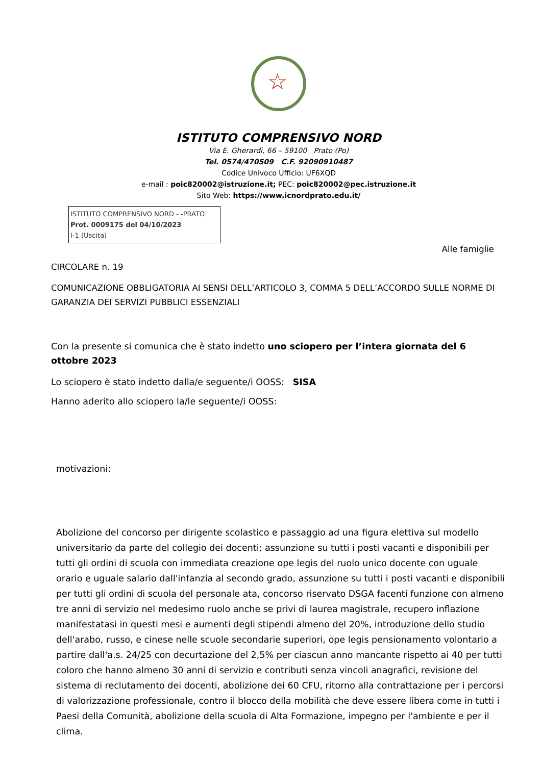☆
ISTITUTO COMPRENSIVO NORD
Via E. Gherardi, 66 – 59100 Prato (Po)
Tel. 0574/470509 C.F. 92090910487
Codice Univoco Ufficio: UF6XQD
e-mail : poic820002@istruzione.it; PEC: poic820002@pec.istruzione.it
Sito Web: https://www.icnordprato.edu.it/
ISTITUTO COMPRENSIVO NORD - -PRATO
Prot. 0009175 del 04/10/2023
I-1 (Uscita)
Alle famiglie
CIRCOLARE n. 19
COMUNICAZIONE OBBLIGATORIA AI SENSI DELL’ARTICOLO 3, COMMA 5 DELL’ACCORDO SULLE NORME DI GARANZIA DEI SERVIZI PUBBLICI ESSENZIALI
Con la presente si comunica che è stato indetto uno sciopero per l’intera giornata del 6 ottobre 2023
Lo sciopero è stato indetto dalla/e seguente/i OOSS: SISA
Hanno aderito allo sciopero la/le seguente/i OOSS:
motivazioni:
Abolizione del concorso per dirigente scolastico e passaggio ad una figura elettiva sul modello universitario da parte del collegio dei docenti; assunzione su tutti i posti vacanti e disponibili per tutti gli ordini di scuola con immediata creazione ope legis del ruolo unico docente con uguale orario e uguale salario dall'infanzia al secondo grado, assunzione su tutti i posti vacanti e disponibili per tutti gli ordini di scuola del personale ata, concorso riservato DSGA facenti funzione con almeno tre anni di servizio nel medesimo ruolo anche se privi di laurea magistrale, recupero inflazione manifestatasi in questi mesi e aumenti degli stipendi almeno del 20%, introduzione dello studio dell'arabo, russo, e cinese nelle scuole secondarie superiori, ope legis pensionamento volontario a partire dall'a.s. 24/25 con decurtazione del 2,5% per ciascun anno mancante rispetto ai 40 per tutti coloro che hanno almeno 30 anni di servizio e contributi senza vincoli anagrafici, revisione del sistema di reclutamento dei docenti, abolizione dei 60 CFU, ritorno alla contrattazione per i percorsi di valorizzazione professionale, contro il blocco della mobilità che deve essere libera come in tutti i Paesi della Comunità, abolizione della scuola di Alta Formazione, impegno per l'ambiente e per il clima.